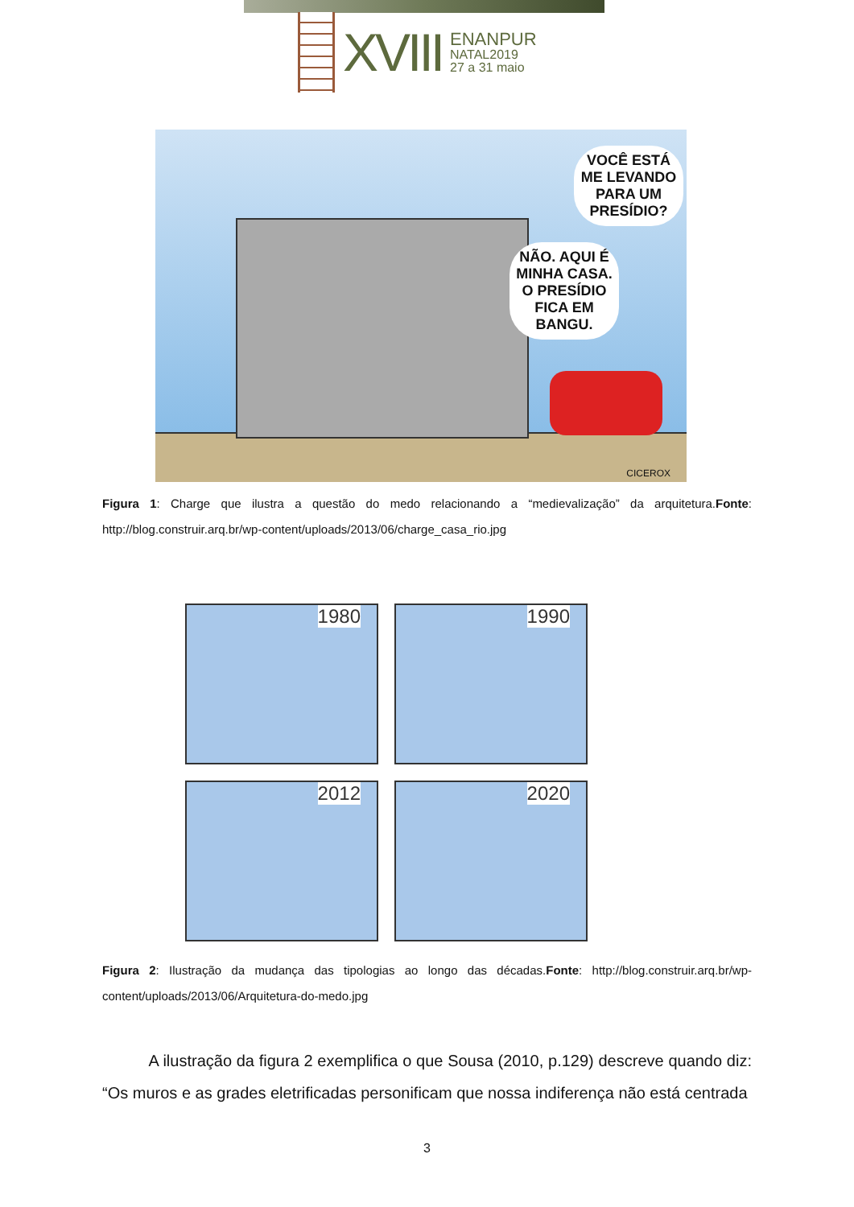XVIII
ENANPUR
NATAL2019
27 a 31 maio
VOCÊ ESTÁ ME LEVANDO PARA UM PRESÍDIO?
NÃO. AQUI É MINHA CASA. O PRESÍDIO FICA EM BANGU.
CICEROX
Figura 1: Charge que ilustra a questão do medo relacionando a “medievalização” da arquitetura.Fonte: http://blog.construir.arq.br/wp-content/uploads/2013/06/charge_casa_rio.jpg
1980
1990
2012
2020
Figura 2: Ilustração da mudança das tipologias ao longo das décadas.Fonte: http://blog.construir.arq.br/wp-content/uploads/2013/06/Arquitetura-do-medo.jpg
A ilustração da figura 2 exemplifica o que Sousa (2010, p.129) descreve quando diz: “Os muros e as grades eletrificadas personificam que nossa indiferença não está centrada
3